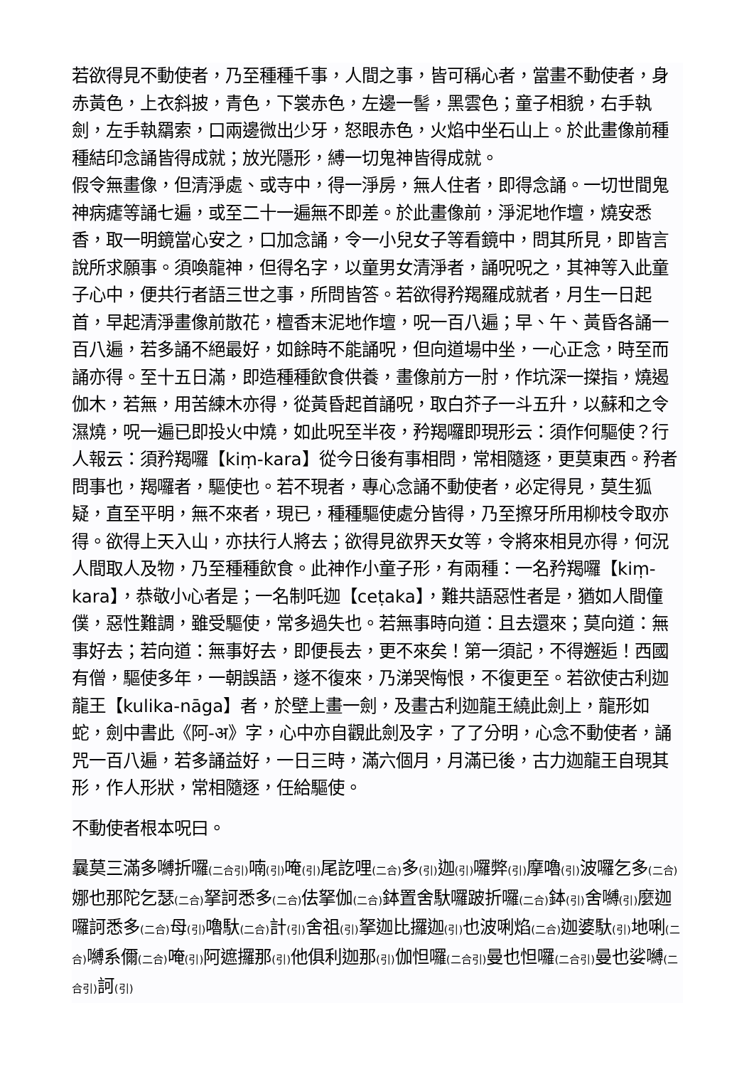若欲得見不動使者，乃至種種千事，人間之事，皆可稱心者，當畫不動使者，身赤黃色，上衣斜披，青色，下裳赤色，左邊一髻，黑雲色；童子相貌，右手執劍，左手執羂索，口兩邊微出少牙，怒眼赤色，火焰中坐石山上。於此畫像前種種結印念誦皆得成就；放光隱形，縛一切鬼神皆得成就。
假令無畫像，但清淨處、或寺中，得一淨房，無人住者，即得念誦。一切世間鬼神病瘧等誦七遍，或至二十一遍無不即差。於此畫像前，淨泥地作壇，燒安悉香，取一明鏡當心安之，口加念誦，令一小兒女子等看鏡中，問其所見，即皆言說所求願事。須喚龍神，但得名字，以童男女清淨者，誦呪呪之，其神等入此童子心中，便共行者語三世之事，所問皆答。若欲得矜羯羅成就者，月生一日起首，早起清淨畫像前散花，檀香末泥地作壇，呪一百八遍；早、午、黃昏各誦一百八遍，若多誦不絕最好，如餘時不能誦呪，但向道場中坐，一心正念，時至而誦亦得。至十五日滿，即造種種飲食供養，畫像前方一肘，作坑深一搩指，燒遏伽木，若無，用苦練木亦得，從黃昏起首誦呪，取白芥子一斗五升，以蘇和之令濕燒，呪一遍已即投火中燒，如此呪至半夜，矜羯囉即現形云：須作何驅使？行人報云：須矜羯囉【kiṃ-kara】從今日後有事相問，常相隨逐，更莫東西。矜者問事也，羯囉者，驅使也。若不現者，專心念誦不動使者，必定得見，莫生狐疑，直至平明，無不來者，現已，種種驅使處分皆得，乃至擦牙所用柳枝令取亦得。欲得上天入山，亦扶行人將去；欲得見欲界天女等，令將來相見亦得，何況人間取人及物，乃至種種飲食。此神作小童子形，有兩種：一名矜羯囉【kiṃ-kara】，恭敬小心者是；一名制吒迦【ceṭaka】，難共語惡性者是，猶如人間僮僕，惡性難調，雖受驅使，常多過失也。若無事時向道：且去還來；莫向道：無事好去；若向道：無事好去，即便長去，更不來矣！第一須記，不得邂逅！西國有僧，驅使多年，一朝誤語，遂不復來，乃涕哭悔恨，不復更至。若欲使古利迦龍王【kulika-nāga】者，於壁上畫一劍，及畫古利迦龍王繞此劍上，龍形如蛇，劍中書此《阿-अ》字，心中亦自觀此劍及字，了了分明，心念不動使者，誦咒一百八遍，若多誦益好，一日三時，滿六個月，月滿已後，古力迦龍王自現其形，作人形狀，常相隨逐，任給驅使。
不動使者根本呪曰。
曩莫三滿多嚩折囉(二合引) 喃(引) 唵(引) 尾訖哩(二合) 多(引) 迦(引) 囉弊(引) 摩嚕(引) 波囉乞多(二合) 娜也那陀乞瑟(二合) 拏訶悉多(二合) 佉拏伽(二合) 鉢置舍馱囉跛折囉(二合) 鉢(引) 舍嚩(引) 麼迦囉訶悉多(二合) 母(引) 嚕馱(二合) 計(引) 舍祖(引) 拏迦比攞迦(引) 也波唎焰(二合) 迦婆馱(引) 地唎(二合) 嚩系儞(二合) 唵(引) 阿遮攞那(引) 他俱利迦那(引) 伽怛囉(二合引) 曼也怛囉(二合引) 曼也娑嚩(二合引) 訶(引)